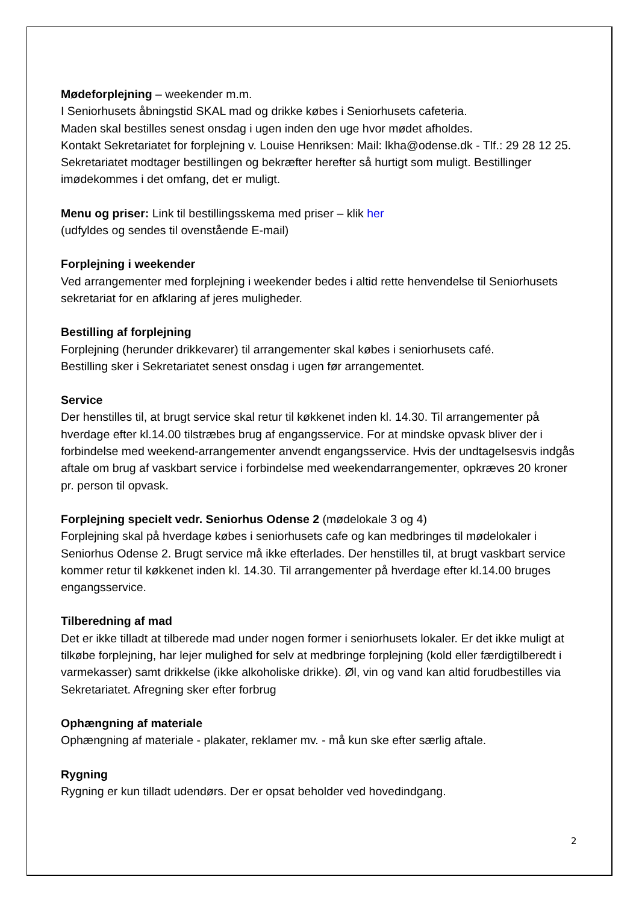Mødeforplejning – weekender m.m.
I Seniorhusets åbningstid SKAL mad og drikke købes i Seniorhusets cafeteria.
Maden skal bestilles senest onsdag i ugen inden den uge hvor mødet afholdes.
Kontakt Sekretariatet for forplejning v. Louise Henriksen: Mail: lkha@odense.dk - Tlf.: 29 28 12 25. Sekretariatet modtager bestillingen og bekræfter herefter så hurtigt som muligt. Bestillinger imødekommes i det omfang, det er muligt.
Menu og priser: Link til bestillingsskema med priser – klik her
(udfyldes og sendes til ovenstående E-mail)
Forplejning i weekender
Ved arrangementer med forplejning i weekender bedes i altid rette henvendelse til Seniorhusets sekretariat for en afklaring af jeres muligheder.
Bestilling af forplejning
Forplejning (herunder drikkevarer) til arrangementer skal købes i seniorhusets café.
Bestilling sker i Sekretariatet senest onsdag i ugen før arrangementet.
Service
Der henstilles til, at brugt service skal retur til køkkenet inden kl. 14.30. Til arrangementer på hverdage efter kl.14.00 tilstræbes brug af engangsservice. For at mindske opvask bliver der i forbindelse med weekend-arrangementer anvendt engangsservice. Hvis der undtagelsesvis indgås aftale om brug af vaskbart service i forbindelse med weekendarrangementer, opkræves 20 kroner pr. person til opvask.
Forplejning specielt vedr. Seniorhus Odense 2 (mødelokale 3 og 4)
Forplejning skal på hverdage købes i seniorhusets cafe og kan medbringes til mødelokaler i Seniorhus Odense 2. Brugt service må ikke efterlades. Der henstilles til, at brugt vaskbart service kommer retur til køkkenet inden kl. 14.30. Til arrangementer på hverdage efter kl.14.00 bruges engangsservice.
Tilberedning af mad
Det er ikke tilladt at tilberede mad under nogen former i seniorhusets lokaler. Er det ikke muligt at tilkøbe forplejning, har lejer mulighed for selv at medbringe forplejning (kold eller færdigtilberedt i varmekasser) samt drikkelse (ikke alkoholiske drikke). Øl, vin og vand kan altid forudbestilles via Sekretariatet. Afregning sker efter forbrug
Ophængning af materiale
Ophængning af materiale - plakater, reklamer mv. - må kun ske efter særlig aftale.
Rygning
Rygning er kun tilladt udendørs. Der er opsat beholder ved hovedindgang.
2